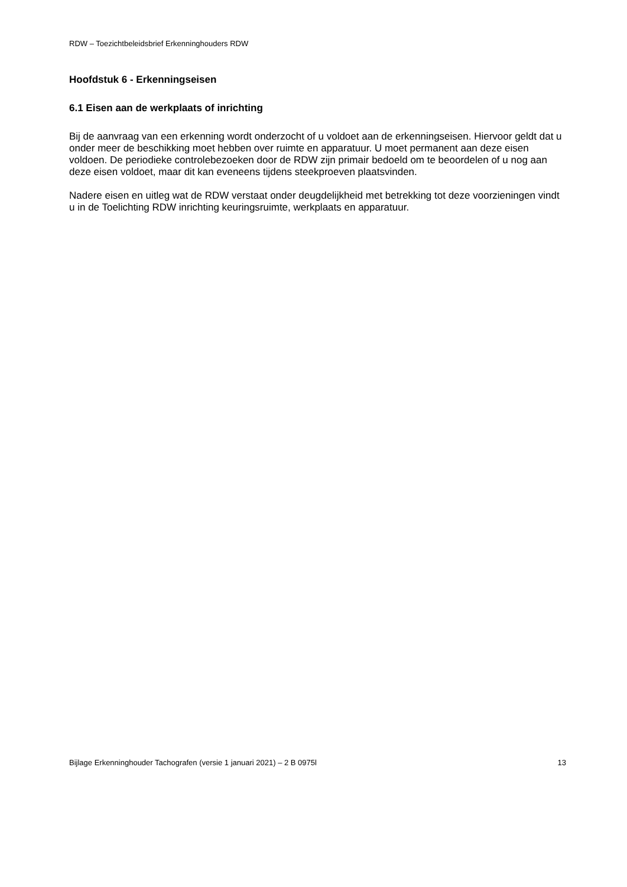RDW – Toezichtbeleidsbrief Erkenninghouders RDW
Hoofdstuk 6 - Erkenningseisen
6.1 Eisen aan de werkplaats of inrichting
Bij de aanvraag van een erkenning wordt onderzocht of u voldoet aan de erkenningseisen. Hiervoor geldt dat u onder meer de beschikking moet hebben over ruimte en apparatuur. U moet permanent aan deze eisen voldoen. De periodieke controlebezoeken door de RDW zijn primair bedoeld om te beoordelen of u nog aan deze eisen voldoet, maar dit kan eveneens tijdens steekproeven plaatsvinden.
Nadere eisen en uitleg wat de RDW verstaat onder deugdelijkheid met betrekking tot deze voorzieningen vindt u in de Toelichting RDW inrichting keuringsruimte, werkplaats en apparatuur.
Bijlage Erkenninghouder Tachografen (versie 1 januari 2021) – 2 B 0975l 13